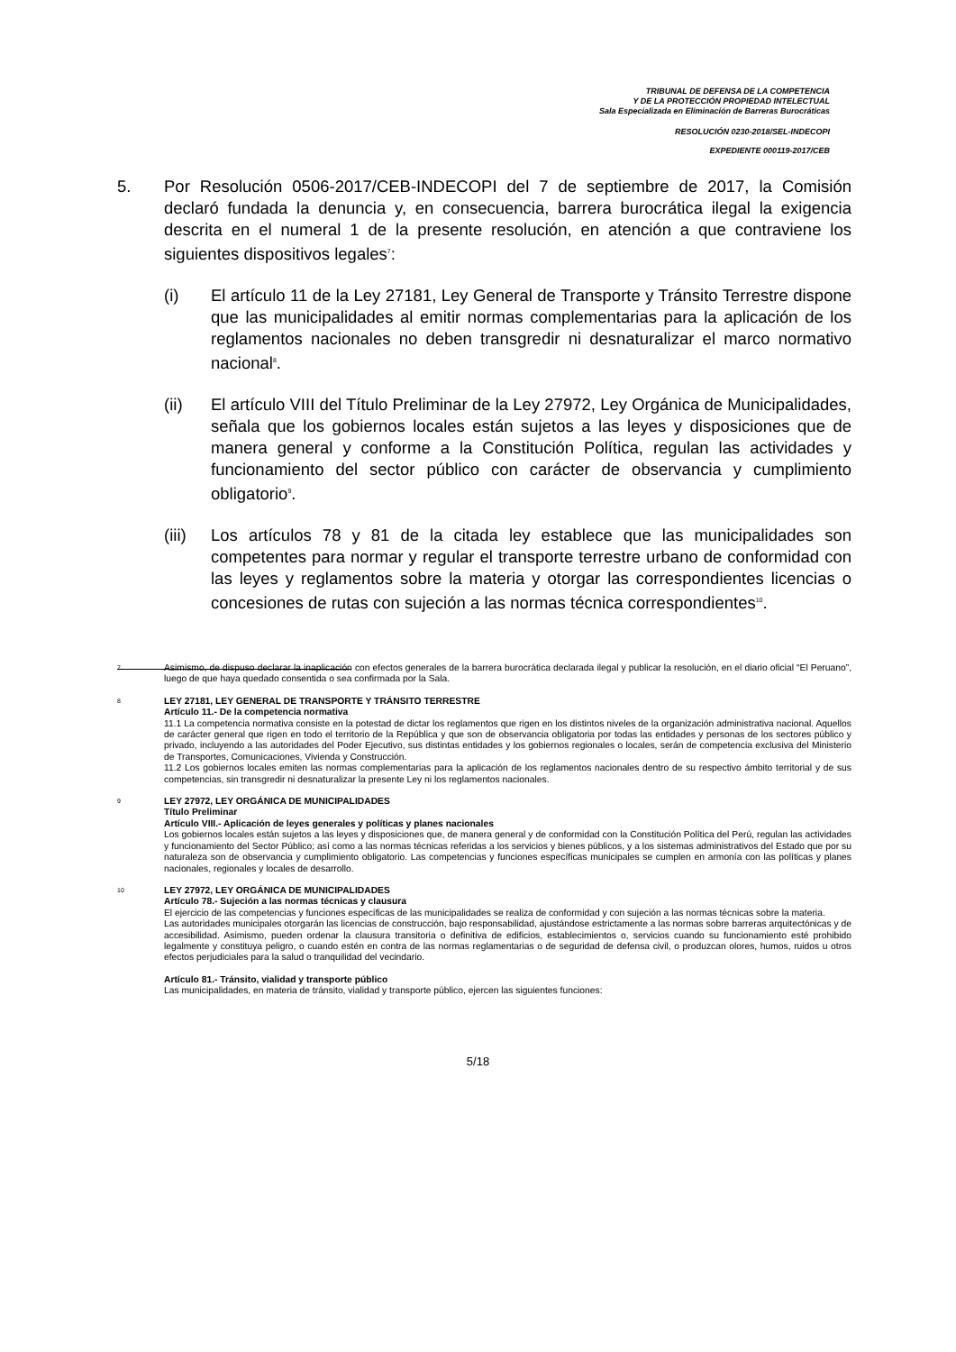TRIBUNAL DE DEFENSA DE LA COMPETENCIA
Y DE LA PROTECCIÓN PROPIEDAD INTELECTUAL
Sala Especializada en Eliminación de Barreras Burocráticas
RESOLUCIÓN 0230-2018/SEL-INDECOPI
EXPEDIENTE 000119-2017/CEB
5. Por Resolución 0506-2017/CEB-INDECOPI del 7 de septiembre de 2017, la Comisión declaró fundada la denuncia y, en consecuencia, barrera burocrática ilegal la exigencia descrita en el numeral 1 de la presente resolución, en atención a que contraviene los siguientes dispositivos legales<sup>7</sup>:
(i) El artículo 11 de la Ley 27181, Ley General de Transporte y Tránsito Terrestre dispone que las municipalidades al emitir normas complementarias para la aplicación de los reglamentos nacionales no deben transgredir ni desnaturalizar el marco normativo nacional<sup>8</sup>.
(ii) El artículo VIII del Título Preliminar de la Ley 27972, Ley Orgánica de Municipalidades, señala que los gobiernos locales están sujetos a las leyes y disposiciones que de manera general y conforme a la Constitución Política, regulan las actividades y funcionamiento del sector público con carácter de observancia y cumplimiento obligatorio<sup>9</sup>.
(iii)
Los artículos 78 y 81 de la citada ley establece que las municipalidades son competentes para normar y regular el transporte terrestre urbano de conformidad con las leyes y reglamentos sobre la materia y otorgar las correspondientes licencias o concesiones de rutas con sujeción a las normas técnica correspondientes<sup>10</sup>.
7
Asimismo, de dispuso declarar la inaplicación con efectos generales de la barrera burocrática declarada ilegal y publicar la resolución, en el diario oficial “El Peruano”, luego de que haya quedado consentida o sea confirmada por la Sala.
8
LEY 27181, LEY GENERAL DE TRANSPORTE Y TRÁNSITO TERRESTRE
Artículo 11.- De la competencia normativa
11.1 La competencia normativa consiste en la potestad de dictar los reglamentos que rigen en los distintos niveles de la organización administrativa nacional. Aquellos de carácter general que rigen en todo el territorio de la República y que son de observancia obligatoria por todas las entidades y personas de los sectores público y privado, incluyendo a las autoridades del Poder Ejecutivo, sus distintas entidades y los gobiernos regionales o locales, serán de competencia exclusiva del Ministerio de Transportes, Comunicaciones, Vivienda y Construcción.
11.2 Los gobiernos locales emiten las normas complementarias para la aplicación de los reglamentos nacionales dentro de su respectivo ámbito territorial y de sus competencias, sin transgredir ni desnaturalizar la presente Ley ni los reglamentos nacionales.
9
LEY 27972, LEY ORGÁNICA DE MUNICIPALIDADES
Título Preliminar
Artículo VIII.- Aplicación de leyes generales y políticas y planes nacionales
Los gobiernos locales están sujetos a las leyes y disposiciones que, de manera general y de conformidad con la Constitución Política del Perú, regulan las actividades y funcionamiento del Sector Público; así como a las normas técnicas referidas a los servicios y bienes públicos, y a los sistemas administrativos del Estado que por su naturaleza son de observancia y cumplimiento obligatorio. Las competencias y funciones específicas municipales se cumplen en armonía con las políticas y planes nacionales, regionales y locales de desarrollo.
10
LEY 27972, LEY ORGÁNICA DE MUNICIPALIDADES
Artículo 78.- Sujeción a las normas técnicas y clausura
El ejercicio de las competencias y funciones específicas de las municipalidades se realiza de conformidad y con sujeción a las normas técnicas sobre la materia.
Las autoridades municipales otorgarán las licencias de construcción, bajo responsabilidad, ajustándose estrictamente a las normas sobre barreras arquitectónicas y de accesibilidad. Asimismo, pueden ordenar la clausura transitoria o definitiva de edificios, establecimientos o, servicios cuando su funcionamiento esté prohibido legalmente y constituya peligro, o cuando estén en contra de las normas reglamentarias o de seguridad de defensa civil, o produzcan olores, humos, ruidos u otros efectos perjudiciales para la salud o tranquilidad del vecindario.
Artículo 81.- Tránsito, vialidad y transporte público
Las municipalidades, en materia de tránsito, vialidad y transporte público, ejercen las siguientes funciones:
5/18